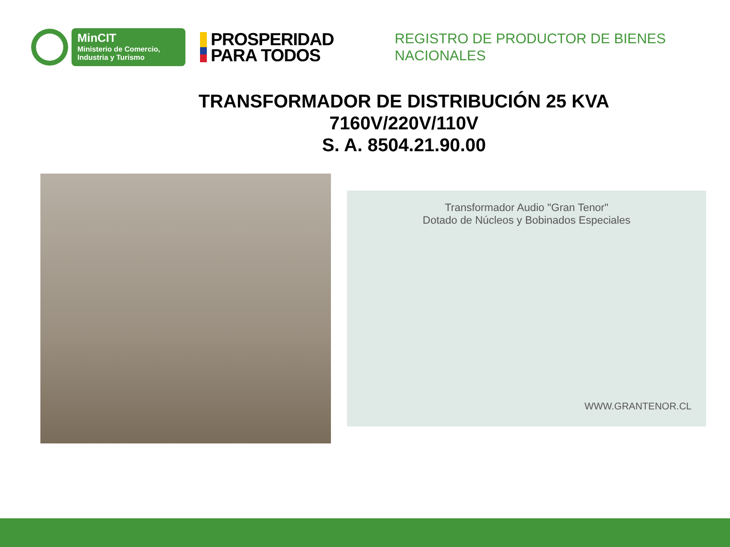MinCIT
Ministerio de Comercio,
Industria y Turismo
PROSPERIDAD
PARA TODOS
REGISTRO DE PRODUCTOR DE BIENES
NACIONALES
TRANSFORMADOR DE DISTRIBUCIÓN 25 KVA
7160V/220V/110V
S. A. 8504.21.90.00
Transformador Audio "Gran Tenor"
Dotado de Núcleos y Bobinados Especiales
WWW.GRANTENOR.CL